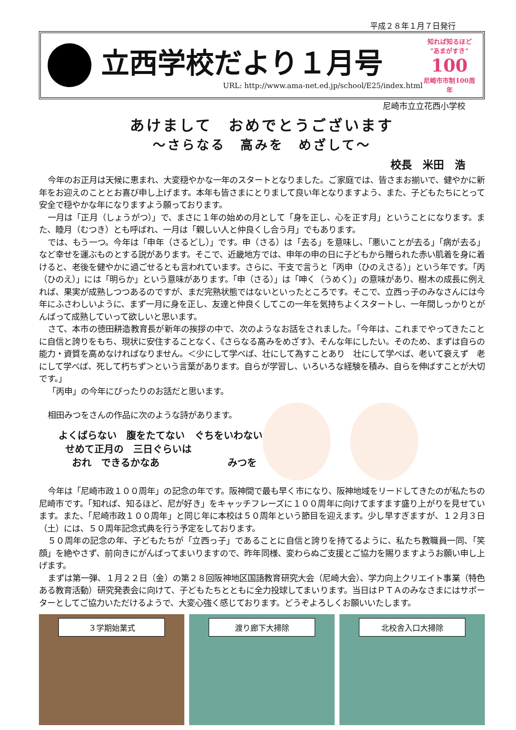平成２８年１月７日発行
立西学校だより１月号
URL: http://www.ama-net.ed.jp/school/E25/index.html
知れば知るほど
"あまがすき"
100
尼崎市市制100周年
尼崎市立立花西小学校
あけまして　おめでとうございます
～さらなる　高みを　めざして～
校長　米田　浩
今年のお正月は天候に恵まれ、大変穏やかな一年のスタートとなりました。ご家庭では、皆さまお揃いで、健やかに新年をお迎えのこととお喜び申し上げます。本年も皆さまにとりまして良い年となりますよう、また、子どもたちにとって安全で穏やかな年になりますよう願っております。
一月は「正月（しょうがつ）」で、まさに１年の始めの月として「身を正し、心を正す月」ということになります。また、睦月（むつき）とも呼ばれ、一月は「親しい人と仲良くし合う月」でもあります。
では、もう一つ。今年は「申年（さるどし）」です。申（さる）は「去る」を意味し、「悪いことが去る」「病が去る」など幸せを運ぶものとする説があります。そこで、近畿地方では、申年の申の日に子どもから贈られた赤い肌着を身に着けると、老後を健やかに過ごせるとも言われています。さらに、干支で言うと「丙申（ひのえさる）」という年です。「丙（ひのえ）」には「明らか」という意味があります。「申（さる）」は「呻く（うめく）」の意味があり、樹木の成長に例えれば、果実が成熟しつつあるのですが、まだ完熟状態ではないといったところです。そこで、立西っ子のみなさんには今年にふさわしいように、まず一月に身を正し、友達と仲良くしてこの一年を気持ちよくスタートし、一年間しっかりとがんばって成熟していって欲しいと思います。
さて、本市の徳田耕造教育長が新年の挨拶の中で、次のようなお話をされました。「今年は、これまでやってきたことに自信と誇りをもち、現状に安住することなく、《さらなる高みをめざす》、そんな年にしたい。そのため、まずは自らの能力・資質を高めなければなりません。＜少にして学べば、壮にして為すことあり　壮にして学べば、老いて衰えず　老にして学べば、死して朽ちず＞という言葉があります。自らが学習し、いろいろな経験を積み、自らを伸ばすことが大切です。」
「丙申」の今年にぴったりのお話だと思います。
相田みつをさんの作品に次のような詩があります。
よくばらない　腹をたてない　ぐちをいわない
せめて正月の　三日ぐらいは
おれ　できるかなあ　　　　　　　みつを
今年は「尼崎市政１００周年」の記念の年です。阪神間で最も早く市になり、阪神地域をリードしてきたのが私たちの尼崎市です。「知れば、知るほど、尼が好き」をキャッチフレーズに１００周年に向けてますます盛り上がりを見せています。また、「尼崎市政１００周年」と同じ年に本校は５０周年という節目を迎えます。少し早すぎますが、１２月３日（土）には、５０周年記念式典を行う予定をしております。
５０周年の記念の年、子どもたちが「立西っ子」であることに自信と誇りを持てるように、私たち教職員一同、「笑顔」を絶やさず、前向きにがんばってまいりますので、昨年同様、変わらぬご支援とご協力を賜りますようお願い申し上げます。
まずは第一弾、１月２２日（金）の第２８回阪神地区国語教育研究大会（尼崎大会）、学力向上クリエイト事業（特色ある教育活動）研究発表会に向けて、子どもたちとともに全力投球してまいります。当日はＰＴＡのみなさまにはサポーターとしてご協力いただけるようで、大変心強く感じております。どうぞよろしくお願いいたします。
３学期始業式 渡り廊下大掃除 北校舎入口大掃除